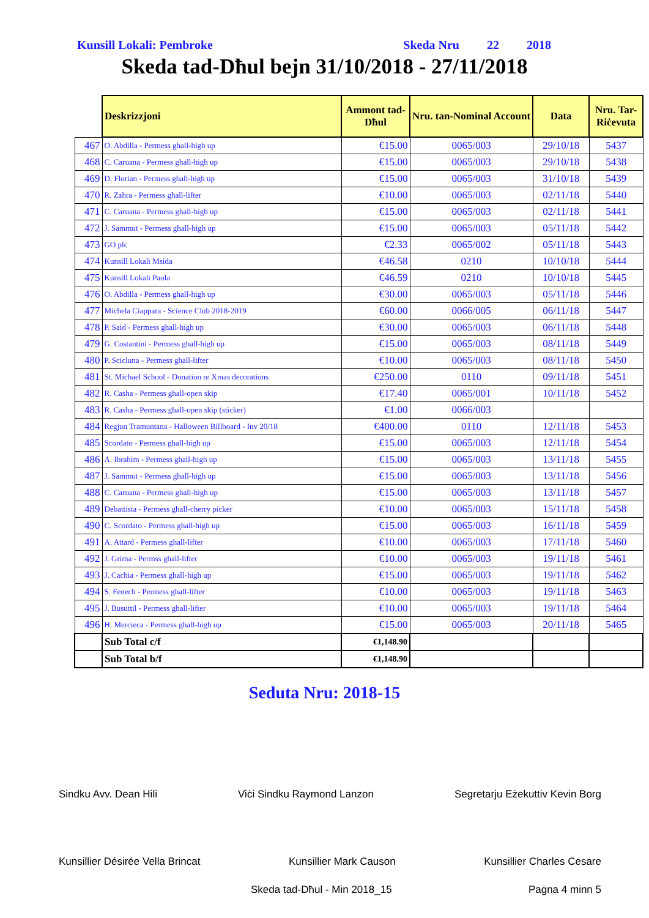Kunsill Lokali: Pembroke Skeda Nru 22 2018
Skeda tad-Dħul bejn 31/10/2018 - 27/11/2018
| | Deskrizzjoni | Ammont tad-Dħul | Nru. tan-Nominal Account | Data | Nru. Tar-Riċevuta |
| 467 | O. Abdilla - Permess ghall-high up | €15.00 | 0065/003 | 29/10/18 | 5437 |
| 468 | C. Caruana - Permess ghall-high up | €15.00 | 0065/003 | 29/10/18 | 5438 |
| 469 | D. Florian - Permess ghall-high up | €15.00 | 0065/003 | 31/10/18 | 5439 |
| 470 | R. Zahra - Permess ghall-lifter | €10.00 | 0065/003 | 02/11/18 | 5440 |
| 471 | C. Caruana - Permess ghall-high up | €15.00 | 0065/003 | 02/11/18 | 5441 |
| 472 | J. Sammut - Permess ghall-high up | €15.00 | 0065/003 | 05/11/18 | 5442 |
| 473 | GO plc | €2.33 | 0065/002 | 05/11/18 | 5443 |
| 474 | Kunsill Lokali Msida | €46.58 | 0210 | 10/10/18 | 5444 |
| 475 | Kunsill Lokali Paola | €46.59 | 0210 | 10/10/18 | 5445 |
| 476 | O. Abdilla - Permess ghall-high up | €30.00 | 0065/003 | 05/11/18 | 5446 |
| 477 | Michela Ciappara - Science Club 2018-2019 | €60.00 | 0066/005 | 06/11/18 | 5447 |
| 478 | P. Said - Permess ghall-high up | €30.00 | 0065/003 | 06/11/18 | 5448 |
| 479 | G. Costantini - Permess ghall-high up | €15.00 | 0065/003 | 08/11/18 | 5449 |
| 480 | P. Scicluna - Permess ghall-lifter | €10.00 | 0065/003 | 08/11/18 | 5450 |
| 481 | St. Michael School - Donation re Xmas decorations | €250.00 | 0110 | 09/11/18 | 5451 |
| 482 | R. Casha - Permess ghall-open skip | €17.40 | 0065/001 | 10/11/18 | 5452 |
| 483 | R. Casha - Permess ghall-open skip (sticker) | €1.00 | 0066/003 | | |
| 484 | Regjun Tramuntana - Halloween Billboard - Inv 20/18 | €400.00 | 0110 | 12/11/18 | 5453 |
| 485 | Scordato - Permess ghall-high up | €15.00 | 0065/003 | 12/11/18 | 5454 |
| 486 | A. Ibrahim - Permess ghall-high up | €15.00 | 0065/003 | 13/11/18 | 5455 |
| 487 | J. Sammut - Permess ghall-high up | €15.00 | 0065/003 | 13/11/18 | 5456 |
| 488 | C. Caruana - Permess ghall-high up | €15.00 | 0065/003 | 13/11/18 | 5457 |
| 489 | Debattista - Permess ghall-cherry picker | €10.00 | 0065/003 | 15/11/18 | 5458 |
| 490 | C. Scordato - Permess ghall-high up | €15.00 | 0065/003 | 16/11/18 | 5459 |
| 491 | A. Attard - Permess ghall-lifter | €10.00 | 0065/003 | 17/11/18 | 5460 |
| 492 | J. Grima - Permss ghall-lifter | €10.00 | 0065/003 | 19/11/18 | 5461 |
| 493 | J. Cachia - Permess ghall-high up | €15.00 | 0065/003 | 19/11/18 | 5462 |
| 494 | S. Fenech - Permess ghall-lifter | €10.00 | 0065/003 | 19/11/18 | 5463 |
| 495 | J. Busuttil - Permess ghall-lifter | €10.00 | 0065/003 | 19/11/18 | 5464 |
| 496 | H. Mercieca - Permess ghall-high up | €15.00 | 0065/003 | 20/11/18 | 5465 |
| | Sub Total c/f | €1,148.90 | | | |
| | Sub Total b/f | €1,148.90 | | | |
Seduta Nru: 2018-15
Sindku Avv. Dean Hili Viċi Sindku Raymond Lanzon Segretarju Eżekuttiv Kevin Borg
Kunsillier Désirée Vella Brincat Kunsillier Mark Causon Kunsillier Charles Cesare
Skeda tad-Dħul - Min 2018_15 Paġna 4 minn 5